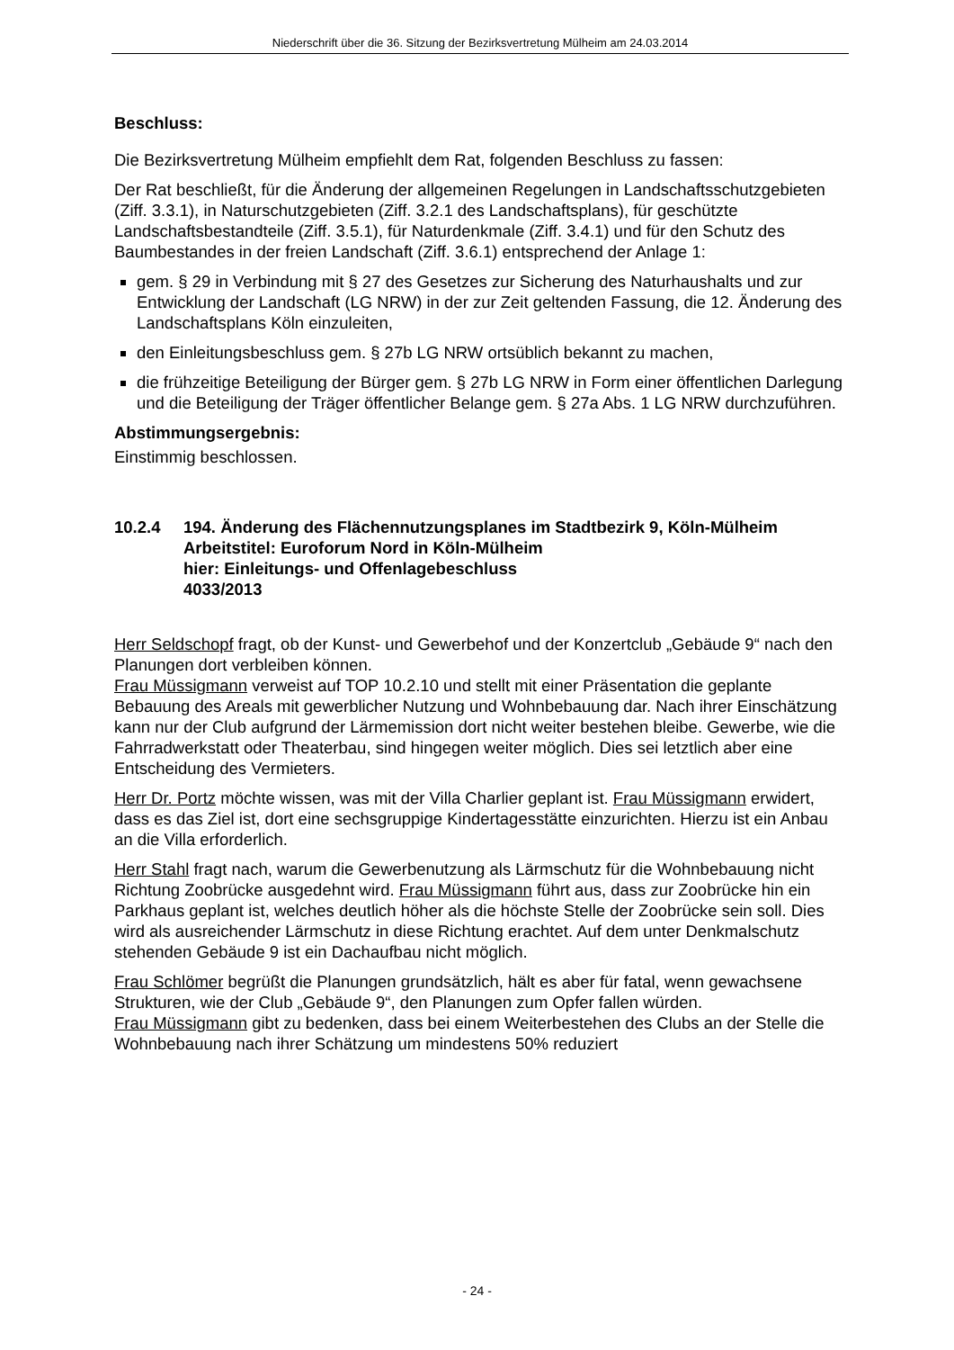Niederschrift über die 36. Sitzung der Bezirksvertretung Mülheim am 24.03.2014
Beschluss:
Die Bezirksvertretung Mülheim empfiehlt dem Rat, folgenden Beschluss zu fassen:
Der Rat beschließt, für die Änderung der allgemeinen Regelungen in Landschafts­schutzgebieten (Ziff. 3.3.1), in Naturschutzgebieten (Ziff. 3.2.1 des Landschafts­plans), für geschützte Landschaftsbestandteile (Ziff. 3.5.1), für Naturdenkmale (Ziff. 3.4.1) und für den Schutz des Baumbestandes in der freien Landschaft (Ziff. 3.6.1) entsprechend der Anlage 1:
gem. § 29 in Verbindung mit § 27 des Gesetzes zur Sicherung des Naturhaushalts und zur Entwicklung der Landschaft (LG NRW) in der zur Zeit geltenden Fassung, die 12. Änderung des Landschaftsplans Köln einzuleiten,
den Einleitungsbeschluss gem. § 27b LG NRW ortsüblich bekannt zu machen,
die frühzeitige Beteiligung der Bürger gem. § 27b LG NRW in Form einer öffentli­chen Darlegung und die Beteiligung der Träger öffentlicher Belange gem. § 27a Abs. 1 LG NRW durchzuführen.
Abstimmungsergebnis:
Einstimmig beschlossen.
10.2.4 194. Änderung des Flächennutzungsplanes im Stadtbezirk 9, Köln-Mülheim
Arbeitstitel: Euroforum Nord in Köln-Mülheim
hier: Einleitungs- und Offenlagebeschluss
4033/2013
Herr Seldschopf fragt, ob der Kunst- und Gewerbehof und der Konzertclub „Gebäude 9“ nach den Planungen dort verbleiben können.
Frau Müssigmann verweist auf TOP 10.2.10 und stellt mit einer Präsentation die ge­plante Bebauung des Areals mit gewerblicher Nutzung und Wohnbebauung dar. Nach ihrer Einschätzung kann nur der Club aufgrund der Lärmemission dort nicht weiter bestehen bleibe. Gewerbe, wie die Fahrradwerkstatt oder Theaterbau, sind hingegen weiter möglich. Dies sei letztlich aber eine Entscheidung des Vermieters.
Herr Dr. Portz möchte wissen, was mit der Villa Charlier geplant ist. Frau Müssig­mann erwidert, dass es das Ziel ist, dort eine sechsgruppige Kindertagesstätte einzu­richten. Hierzu ist ein Anbau an die Villa erforderlich.
Herr Stahl fragt nach, warum die Gewerbenutzung als Lärmschutz für die Wohnbe­bauung nicht Richtung Zoobrücke ausgedehnt wird. Frau Müssigmann führt aus, dass zur Zoobrücke hin ein Parkhaus geplant ist, welches deutlich höher als die höchste Stelle der Zoobrücke sein soll. Dies wird als ausreichender Lärmschutz in diese Richtung erachtet. Auf dem unter Denkmalschutz stehenden Gebäude 9 ist ein Dachaufbau nicht möglich.
Frau Schlömer begrüßt die Planungen grundsätzlich, hält es aber für fatal, wenn ge­wachsene Strukturen, wie der Club „Gebäude 9“, den Planungen zum Opfer fallen würden.
Frau Müssigmann gibt zu bedenken, dass bei einem Weiterbestehen des Clubs an der Stelle die Wohnbebauung nach ihrer Schätzung um mindestens 50% reduziert
- 24 -